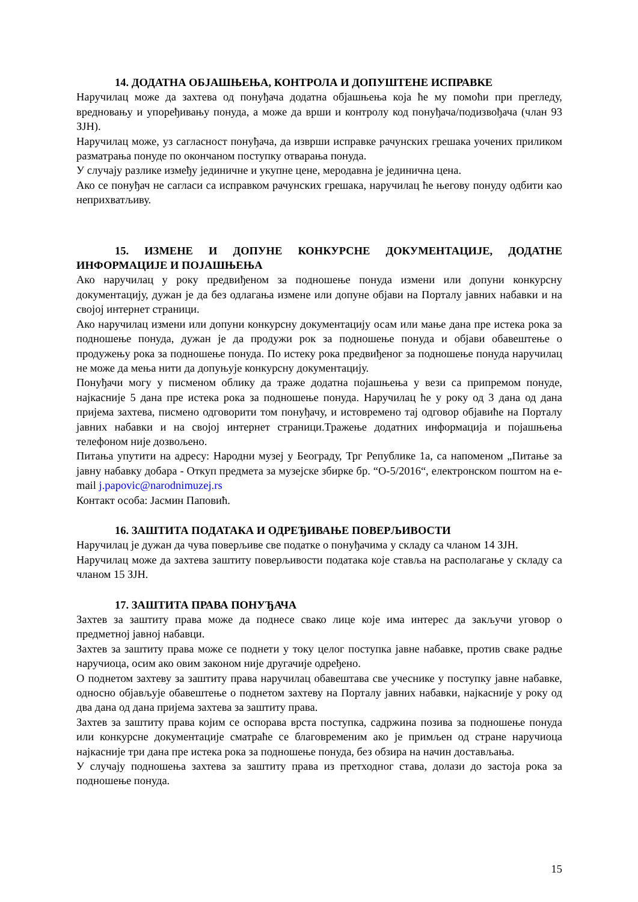14. ДОДАТНА ОБЈАШЊЕЊА, КОНТРОЛА И ДОПУШТЕНЕ ИСПРАВКЕ
Наручилац може да захтева од понуђача додатна објашњења која ће му помоћи при прегледу, вредновању и упоређивању понуда, а може да врши и контролу код понуђача/подизвођача (члан 93 ЗЈН).
Наручилац може, уз сагласност понуђача, да изврши исправке рачунских грешака уочених приликом разматрања понуде по окончаном поступку отварања понуда.
У случају разлике између јединичне и укупне цене, меродавна је јединична цена.
Ако се понуђач не сагласи са исправком рачунских грешака, наручилац ће његову понуду одбити као неприхватљиву.
15. ИЗМЕНЕ И ДОПУНЕ КОНКУРСНЕ ДОКУМЕНТАЦИЈЕ, ДОДАТНЕ ИНФОРМАЦИЈЕ И ПОЈАШЊЕЊА
Ако наручилац у року предвиђеном за подношење понуда измени или допуни конкурсну документацију, дужан је да без одлагања измене или допуне објави на Порталу јавних набавки и на својој интернет страници.
Ако наручилац измени или допуни конкурсну документацију осам или мање дана пре истека рока за подношење понуда, дужан је да продужи рок за подношење понуда и објави обавештење о продужењу рока за подношење понуда. По истеку рока предвиђеног за подношење понуда наручилац не може да мења нити да допуњује конкурсну документацију.
Понуђачи могу у писменом облику да траже додатна појашњења у вези са припремом понуде, најкасније 5 дана пре истека рока за подношење понуда. Наручилац ће у року од 3 дана од дана пријема захтева, писмено одговорити том понуђачу, и истовремено тај одговор објавиће на Порталу јавних набавки и на својој интернет страници.Тражење додатних информација и појашњења телефоном није дозвољено.
Питања упутити на адресу: Народни музеј у Београду, Трг Републике 1а, са напоменом „Питање за јавну набавку добара - Откуп предмета за музејске збирке бр. “О-5/2016“, електронском поштом на e-mail j.papovic@narodnimuzej.rs
Контакт особа: Јасмин Паповић.
16. ЗАШТИТА ПОДАТАКА И ОДРЕЂИВАЊЕ ПОВЕРЉИВОСТИ
Наручилац је дужан да чува поверљиве све податке о понуђачима у складу са чланом 14 ЗЈН.
Наручилац може да захтева заштиту поверљивости података које ставља на располагање у складу са чланом 15 ЗЈН.
17. ЗАШТИТА ПРАВА ПОНУЂАЧА
Захтев за заштиту права може да поднесе свако лице које има интерес да закључи уговор о предметној јавној набавци.
Захтев за заштиту права може се поднети у току целог поступка јавне набавке, против сваке радње наручиоца, осим ако овим законом није другачије одређено.
О поднетом захтеву за заштиту права наручилац обавештава све учеснике у поступку јавне набавке, односно објављује обавештење о поднетом захтеву на Порталу јавних набавки, најкасније у року од два дана од дана пријема захтева за заштиту права.
Захтев за заштиту права којим се оспорава врста поступка, садржина позива за подношење понуда или конкурсне документације сматраће се благовременим ако је примљен од стране наручиоца најкасније три дана пре истека рока за подношење понуда, без обзира на начин достављања.
У случају подношења захтева за заштиту права из претходног става, долази до застоја рока за подношење понуда.
15